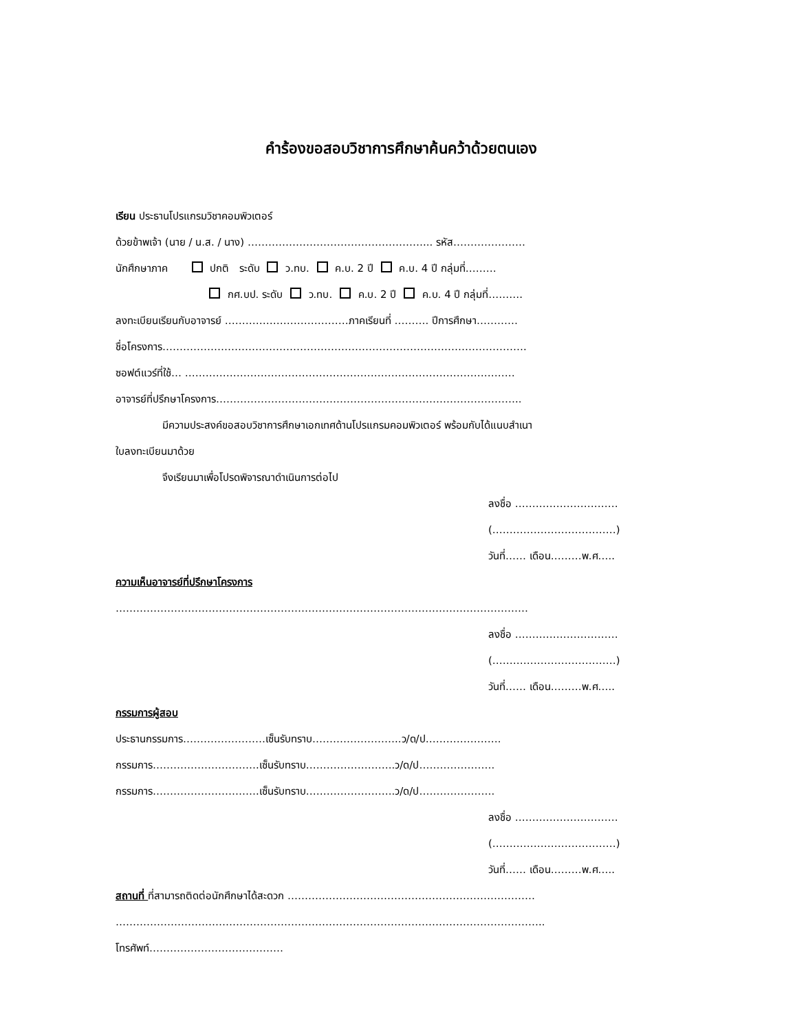คำร้องขอสอบวิชาการศึกษาค้นคว้าด้วยตนเอง
เรียน ประธานโปรแกรมวิชาคอมพิวเตอร์
ด้วยข้าพเจ้า (นาย / น.ส. / นาง) ……………………………………………... รหัส…………………
นักศึกษาภาค ปกติ ระดับ ว.ทบ. ค.บ. 2 ปี ค.บ. 4 ปี กลุ่มที่………
กศ.บป. ระดับ ว.ทบ. ค.บ. 2 ปี ค.บ. 4 ปี กลุ่มที่……….
ลงทะเบียนเรียนกับอาจารย์ ………………………………ภาคเรียนที่ ………. ปีการศึกษา…………
ชื่อโครงการ…………………………………………………………………………………………….
ซอฟต์แวร์ที่ใช้… ……………………………………………………………………………………
อาจารย์ที่ปรึกษาโครงการ……………………………………………………………………………..
มีความประสงค์ขอสอบวิชาการศึกษาเอกเทศด้านโปรแกรมคอมพิวเตอร์ พร้อมกับได้แนบสำเนา
ใบลงทะเบียนมาด้วย
จึงเรียนมาเพื่อโปรดพิจารณาดำเนินการต่อไป
ลงชื่อ …………………………
(………………………………)
วันที่…… เดือน………พ.ศ…..
ความเห็นอาจารย์ที่ปรึกษาโครงการ
…………………………………………………………………………………………………………
ลงชื่อ …………………………
(………………………………)
วันที่…… เดือน………พ.ศ…..
กรรมการผู้สอบ
ประธานกรรมการ……………………เซ็นรับทราบ……………………..ว/ด/ป………………….
กรรมการ………………………….เซ็นรับทราบ……………………..ว/ด/ป………………….
กรรมการ………………………….เซ็นรับทราบ……………………..ว/ด/ป………………….
ลงชื่อ …………………………
(………………………………)
วันที่…… เดือน………พ.ศ…..
สถานที่ ที่สามารถติดต่อนักศึกษาได้สะดวก ………………………………………………………………
……………………………………………………………………………………………………………..
โทรศัพท์…………………………………